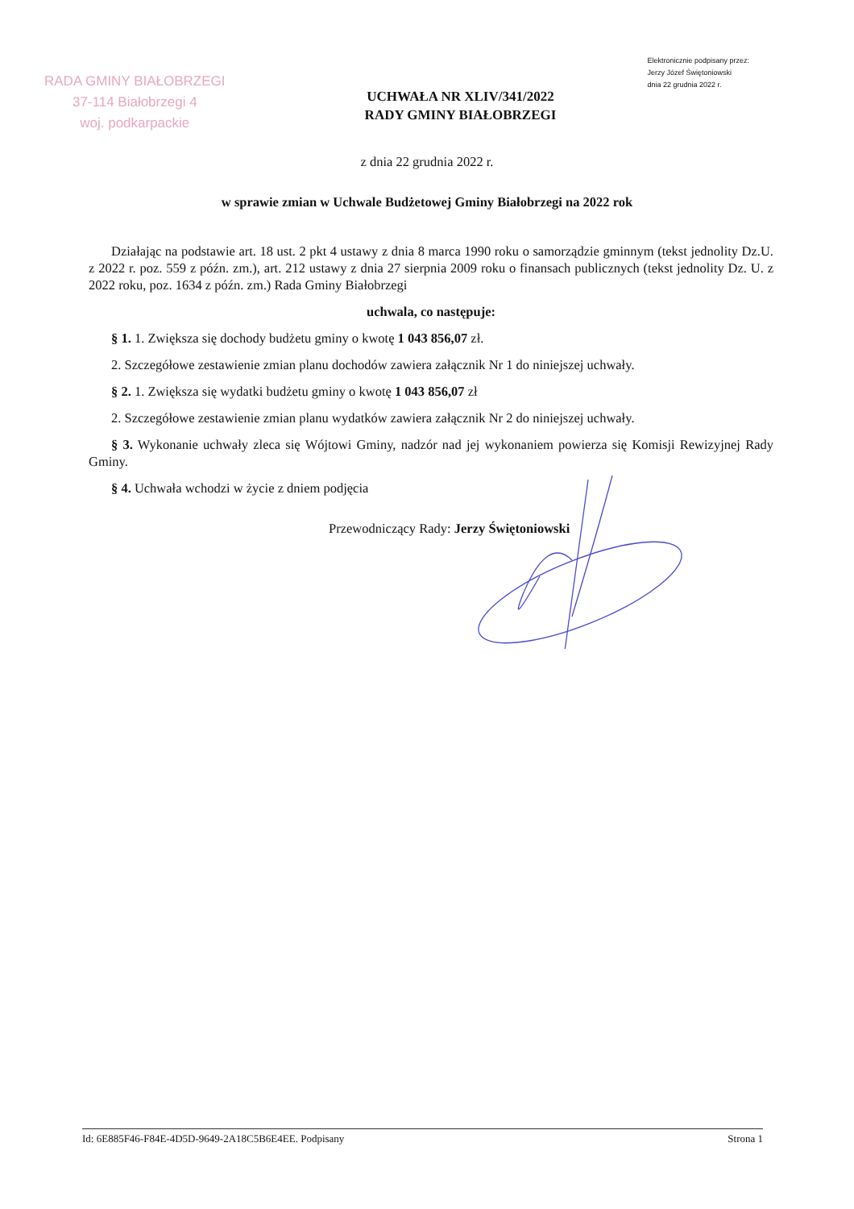RADA GMINY BIAŁOBRZEGI
37-114 Białobrzegi 4
woj. podkarpackie
UCHWAŁA NR XLIV/341/2022
RADY GMINY BIAŁOBRZEGI
Elektronicznie podpisany przez:
Jerzy Józef Świętoniowski
dnia 22 grudnia 2022 r.
z dnia 22 grudnia 2022 r.
w sprawie zmian w Uchwale Budżetowej Gminy Białobrzegi na 2022 rok
Działając na podstawie art. 18 ust. 2 pkt 4 ustawy z dnia 8 marca 1990 roku o samorządzie gminnym (tekst jednolity Dz.U. z 2022 r. poz. 559 z późn. zm.), art. 212 ustawy z dnia 27 sierpnia 2009 roku o finansach publicznych (tekst jednolity Dz. U. z 2022 roku, poz. 1634 z późn. zm.) Rada Gminy Białobrzegi
uchwala, co następuje:
§ 1. 1. Zwiększa się dochody budżetu gminy o kwotę 1 043 856,07 zł.
2. Szczegółowe zestawienie zmian planu dochodów zawiera załącznik Nr 1 do niniejszej uchwały.
§ 2. 1. Zwiększa się wydatki budżetu gminy o kwotę 1 043 856,07 zł
2. Szczegółowe zestawienie zmian planu wydatków zawiera załącznik Nr 2 do niniejszej uchwały.
§ 3. Wykonanie uchwały zleca się Wójtowi Gminy, nadzór nad jej wykonaniem powierza się Komisji Rewizyjnej Rady Gminy.
§ 4. Uchwała wchodzi w życie z dniem podjęcia
Przewodniczący Rady: Jerzy Świętoniowski
Id: 6E885F46-F84E-4D5D-9649-2A18C5B6E4EE. Podpisany Strona 1